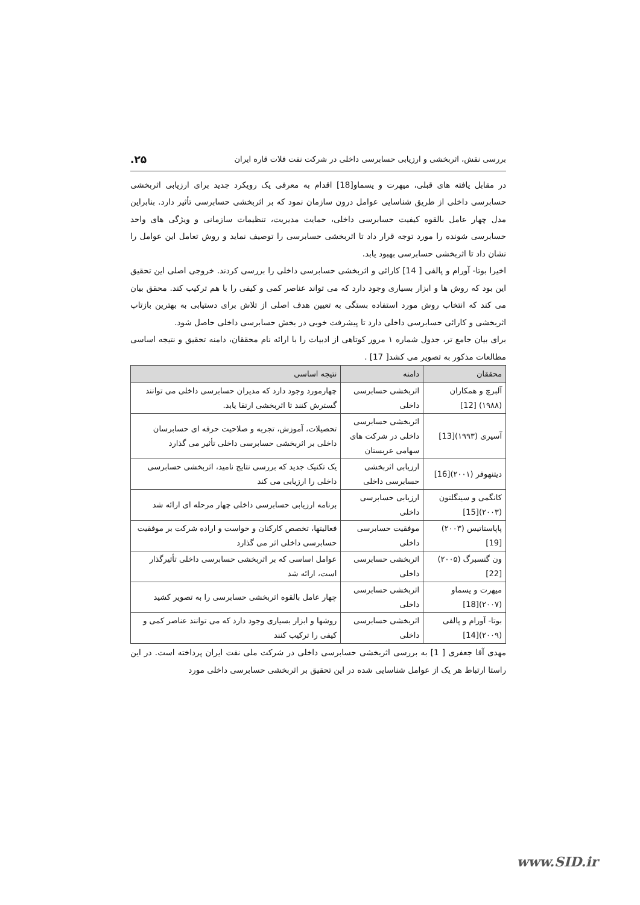بررسی نقش، اثربخشی و ارزیابی حسابرسی داخلی در شرکت نفت فلات قاره ایران ۲۵.
در مقابل یافته های قبلی، میهرت و یسماو[18] اقدام به معرفی یک رویکرد جدید برای ارزیابی اثربخشی حسابرسی داخلی از طریق شناسایی عوامل درون سازمان نمود که بر اثربخشی حسابرسی تأثیر دارد. بنابراین مدل چهار عامل بالقوه کیفیت حسابرسی داخلی، حمایت مدیریت، تنظیمات سازمانی و ویژگی های واحد حسابرسی شونده را مورد توجه قرار داد تا اثربخشی حسابرسی را توصیف نماید و روش تعامل این عوامل را نشان داد تا اثربخشی حسابرسی بهبود یابد.
اخیرا بوتا- آورام و پالفی [ 14] کارائی و اثربخشی حسابرسی داخلی را بررسی کردند. خروجی اصلی این تحقیق این بود که روش ها و ابزار بسیاری وجود دارد که می تواند عناصر کمی و کیفی را با هم ترکیب کند. محقق بیان می کند که انتخاب روش مورد استفاده بستگی به تعیین هدف اصلی از تلاش برای دستیابی به بهترین بازتاب اثربخشی و کارائی حسابرسی داخلی دارد تا پیشرفت خوبی در بخش حسابرسی داخلی حاصل شود.
برای بیان جامع تر، جدول شماره ۱ مرور کوتاهی از ادبیات را با ارائه نام محققان، دامنه تحقیق و نتیجه اساسی مطالعات مذکور به تصویر می کشد[ 17] .
| محققان | دامنه | نتیجه اساسی |
| --- | --- | --- |
| آلبرچ و همکاران (۱۹۸۸) [12] | اثربخشی حسابرسی داخلی | چهارمورد وجود دارد که مدیران حسابرسی داخلی می توانند گسترش کنند تا اثربخشی ارتقا یابد. |
| آسیری (۱۹۹۳)[13] | اثربخشی حسابرسی داخلی در شرکت های سهامی عربستان | تحصیلات، آموزش، تجربه و صلاحیت حرفه ای حسابرسان داخلی بر اثربخشی حسابرسی داخلی تأثیر می گذارد |
| دیتنهوفر (۲۰۰۱)[16] | ارزیابی اثربخشی حسابرسی داخلی | یک تکنیک جدید که بررسی نتایج نامید، اثربخشی حسابرسی داخلی را ارزیابی می کند |
| کانگمی و سینگلتون (۲۰۰۳)[15] | ارزیابی حسابرسی داخلی | برنامه ارزیابی حسابرسی داخلی چهار مرحله ای ارائه شد |
| پاپاستاتیس (۲۰۰۳)[19] | موفقیت حسابرسی داخلی | فعالیتها، تخصص کارکنان و خواست و اراده شرکت بر موفقیت حسابرسی داخلی اثر می گذارد |
| ون گنسبرگ (۲۰۰۵)[22] | اثربخشی حسابرسی داخلی | عوامل اساسی که بر اثربخشی حسابرسی داخلی تأثیرگذار است، ارائه شد |
| میهرت و یسماو (۲۰۰۷)[18] | اثربخشی حسابرسی داخلی | چهار عامل بالقوه اثربخشی حسابرسی را به تصویر کشید |
| بوتا- آورام و پالفی (۲۰۰۹)[14] | اثربخشی حسابرسی داخلی | روشها و ابزار بسیاری وجود دارد که می توانند عناصر کمی و کیفی را ترکیب کنند |
مهدی آقا جعفری [ 1] به بررسی اثربخشی حسابرسی داخلی در شرکت ملی نفت ایران پرداخته است. در این راستا ارتباط هر یک از عوامل شناسایی شده در این تحقیق بر اثربخشی حسابرسی داخلی مورد
www.SID.ir